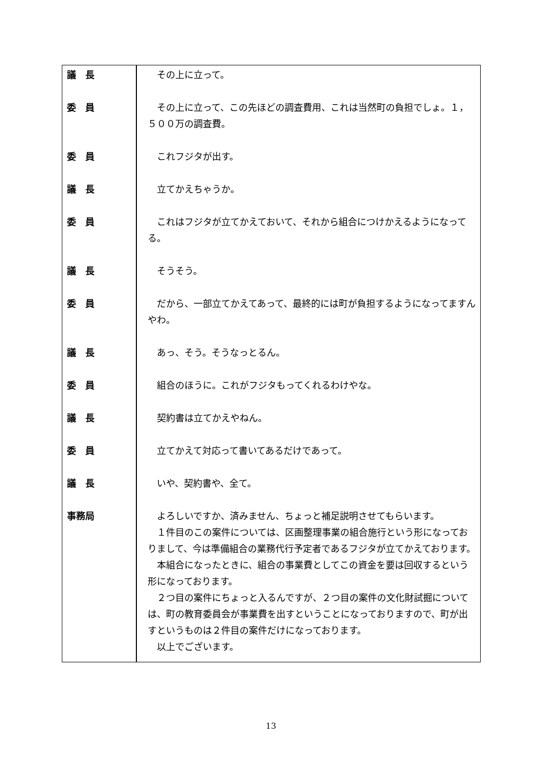| 議 長 | その上に立って。 |
| 委 員 | その上に立って、この先ほどの調査費用、これは当然町の負担でしょ。１，５００万の調査費。 |
| 委 員 | これフジタが出す。 |
| 議 長 | 立てかえちゃうか。 |
| 委 員 | これはフジタが立てかえておいて、それから組合につけかえるようになってる。 |
| 議 長 | そうそう。 |
| 委 員 | だから、一部立てかえてあって、最終的には町が負担するようになってますんやわ。 |
| 議 長 | あっ、そう。そうなっとるん。 |
| 委 員 | 組合のほうに。これがフジタもってくれるわけやな。 |
| 議 長 | 契約書は立てかえやねん。 |
| 委 員 | 立てかえて対応って書いてあるだけであって。 |
| 議 長 | いや、契約書や、全て。 |
| 事務局 | よろしいですか、済みません、ちょっと補足説明させてもらいます。 １件目のこの案件については、区画整理事業の組合施行という形になっておりまして、今は準備組合の業務代行予定者であるフジタが立てかえております。 本組合になったときに、組合の事業費としてこの資金を要は回収するという形になっております。 ２つ目の案件にちょっと入るんですが、２つ目の案件の文化財試掘については、町の教育委員会が事業費を出すということになっておりますので、町が出すというものは２件目の案件だけになっております。 以上でございます。 |
13